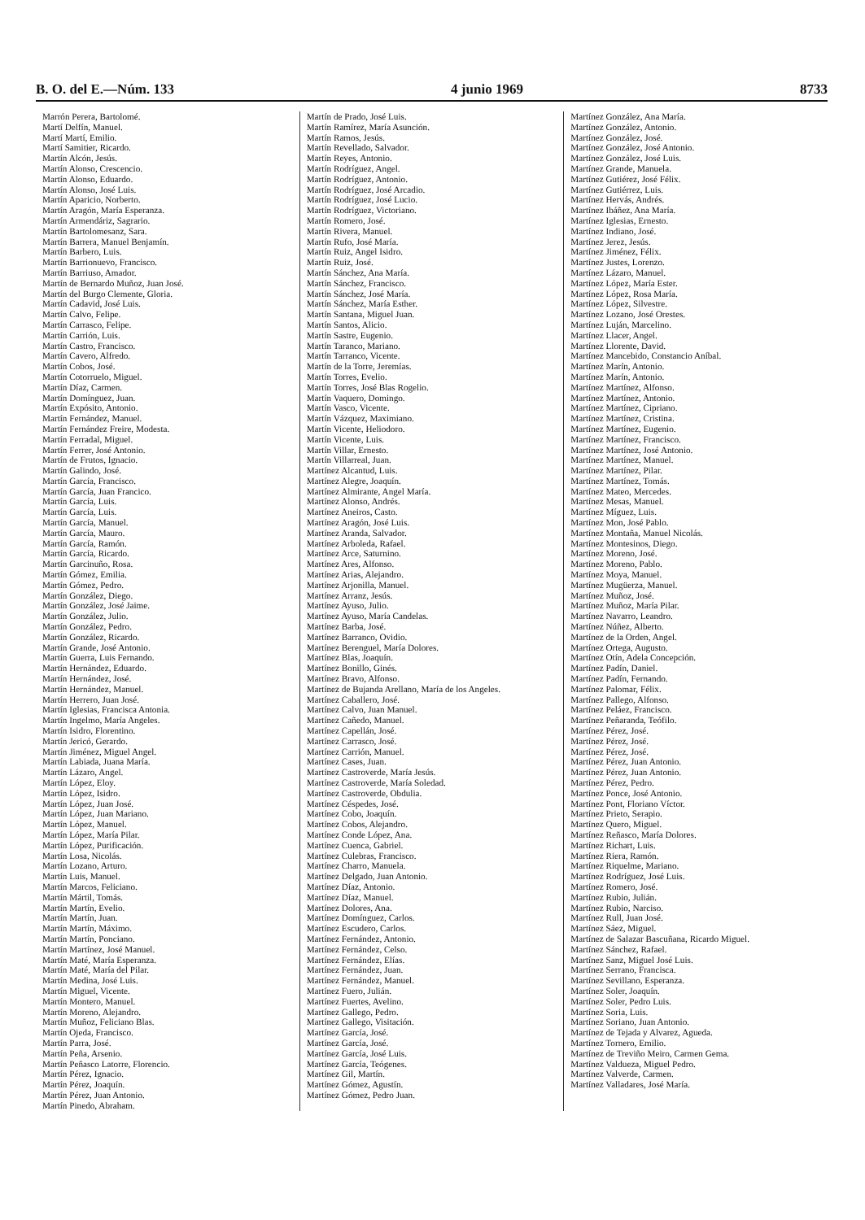B. O. del E.—Núm. 133 4 junio 1969 8733
Marrón Perera, Bartolomé.
Martí Delfín, Manuel.
Martí Martí, Emilio.
Martí Samitier, Ricardo.
Martín Alcón, Jesús.
Martín Alonso, Crescencio.
Martín Alonso, Eduardo.
Martín Alonso, José Luis.
Martín Aparicio, Norberto.
Martín Aragón, María Esperanza.
Martín Armendáriz, Sagrario.
Martín Bartolomesanz, Sara.
Martín Barrera, Manuel Benjamín.
Martín Barbero, Luis.
Martín Barrionuevo, Francisco.
Martín Barriuso, Amador.
Martín de Bernardo Muñoz, Juan José.
Martín del Burgo Clemente, Gloria.
Martín Cadavid, José Luis.
Martín Calvo, Felipe.
Martín Carrasco, Felipe.
Martín Carrión, Luis.
Martín Castro, Francisco.
Martín Cavero, Alfredo.
Martín Cobos, José.
Martín Cotorruelo, Miguel.
Martín Díaz, Carmen.
Martín Domínguez, Juan.
Martín Expósito, Antonio.
Martín Fernández, Manuel.
Martín Fernández Freire, Modesta.
Martín Ferradal, Miguel.
Martín Ferrer, José Antonio.
Martín de Frutos, Ignacio.
Martín Galindo, José.
Martín García, Francisco.
Martín García, Juan Francico.
Martín García, Luis.
Martín García, Luis.
Martín García, Manuel.
Martín García, Mauro.
Martín García, Ramón.
Martín García, Ricardo.
Martín Garcinuño, Rosa.
Martín Gómez, Emilia.
Martín Gómez, Pedro.
Martín González, Diego.
Martín González, José Jaime.
Martín González, Julio.
Martín González, Pedro.
Martín González, Ricardo.
Martín Grande, José Antonio.
Martín Guerra, Luis Fernando.
Martín Hernández, Eduardo.
Martín Hernández, José.
Martín Hernández, Manuel.
Martín Herrero, Juan José.
Martín Iglesias, Francisca Antonia.
Martín Ingelmo, María Angeles.
Martín Isidro, Florentino.
Martín Jericó, Gerardo.
Martín Jiménez, Miguel Angel.
Martín Labiada, Juana María.
Martín Lázaro, Angel.
Martín López, Eloy.
Martín López, Isidro.
Martín López, Juan José.
Martín López, Juan Mariano.
Martín López, Manuel.
Martín López, María Pilar.
Martín López, Purificación.
Martín Losa, Nicolás.
Martín Lozano, Arturo.
Martín Luis, Manuel.
Martín Marcos, Feliciano.
Martín Mártil, Tomás.
Martín Martín, Evelio.
Martín Martín, Juan.
Martín Martín, Máximo.
Martín Martín, Ponciano.
Martín Martínez, José Manuel.
Martín Maté, María Esperanza.
Martín Maté, María del Pilar.
Martín Medina, José Luis.
Martín Miguel, Vicente.
Martín Montero, Manuel.
Martín Moreno, Alejandro.
Martín Muñoz, Feliciano Blas.
Martín Ojeda, Francisco.
Martín Parra, José.
Martín Peña, Arsenio.
Martín Peñasco Latorre, Florencio.
Martín Pérez, Ignacio.
Martín Pérez, Joaquín.
Martín Pérez, Juan Antonio.
Martín Pinedo, Abraham.
Martín de Prado, José Luis.
Martín Ramírez, María Asunción.
Martín Ramos, Jesús.
Martín Revellado, Salvador.
Martín Reyes, Antonio.
Martín Rodríguez, Angel.
Martín Rodríguez, Antonio.
Martín Rodríguez, José Arcadio.
Martín Rodríguez, José Lucio.
Martín Rodríguez, Victoriano.
Martín Romero, José.
Martín Rivera, Manuel.
Martín Rufo, José María.
Martín Ruiz, Angel Isidro.
Martín Ruiz, José.
Martín Sánchez, Ana María.
Martín Sánchez, Francisco.
Martín Sánchez, José María.
Martín Sánchez, María Esther.
Martín Santana, Miguel Juan.
Martín Santos, Alicio.
Martín Sastre, Eugenio.
Martín Taranco, Mariano.
Martín Tarranco, Vicente.
Martín de la Torre, Jeremías.
Martín Torres, Evelio.
Martín Torres, José Blas Rogelio.
Martín Vaquero, Domingo.
Martín Vasco, Vicente.
Martín Vázquez, Maximiano.
Martín Vicente, Heliodoro.
Martín Vicente, Luis.
Martín Villar, Ernesto.
Martín Villarreal, Juan.
Martínez Alcantud, Luis.
Martínez Alegre, Joaquín.
Martínez Almirante, Angel María.
Martínez Alonso, Andrés.
Martínez Aneiros, Casto.
Martínez Aragón, José Luis.
Martínez Aranda, Salvador.
Martínez Arboleda, Rafael.
Martínez Arce, Saturnino.
Martínez Ares, Alfonso.
Martínez Arias, Alejandro.
Martínez Arjonilla, Manuel.
Martínez Arranz, Jesús.
Martínez Ayuso, Julio.
Martínez Ayuso, María Candelas.
Martínez Barba, José.
Martínez Barranco, Ovidio.
Martínez Berenguel, María Dolores.
Martínez Blas, Joaquín.
Martínez Bonillo, Ginés.
Martínez Bravo, Alfonso.
Martínez de Bujanda Arellano, María de los Angeles.
Martínez Caballero, José.
Martínez Calvo, Juan Manuel.
Martínez Cañedo, Manuel.
Martínez Capellán, José.
Martínez Carrasco, José.
Martínez Carrión, Manuel.
Martínez Cases, Juan.
Martínez Castroverde, María Jesús.
Martínez Castroverde, María Soledad.
Martínez Castroverde, Obdulia.
Martínez Céspedes, José.
Martínez Cobo, Joaquín.
Martínez Cobos, Alejandro.
Martínez Conde López, Ana.
Martínez Cuenca, Gabriel.
Martínez Culebras, Francisco.
Martínez Charro, Manuela.
Martínez Delgado, Juan Antonio.
Martínez Díaz, Antonio.
Martínez Díaz, Manuel.
Martínez Dolores, Ana.
Martínez Domínguez, Carlos.
Martínez Escudero, Carlos.
Martínez Fernández, Antonio.
Martínez Fernández, Celso.
Martínez Fernández, Elías.
Martínez Fernández, Juan.
Martínez Fernández, Manuel.
Martínez Fuero, Julián.
Martínez Fuertes, Avelino.
Martínez Gallego, Pedro.
Martínez Gallego, Visitación.
Martínez García, José.
Martínez García, José.
Martínez García, José Luis.
Martínez García, Teógenes.
Martínez Gil, Martín.
Martínez Gómez, Agustín.
Martínez Gómez, Pedro Juan.
Martínez González, Ana María.
Martínez González, Antonio.
Martínez González, José.
Martínez González, José Antonio.
Martínez González, José Luis.
Martínez Grande, Manuela.
Martínez Gutiérez, José Félix.
Martínez Gutiérrez, Luis.
Martínez Hervás, Andrés.
Martínez Ibáñez, Ana María.
Martínez Iglesias, Ernesto.
Martínez Indiano, José.
Martínez Jerez, Jesús.
Martínez Jiménez, Félix.
Martínez Justes, Lorenzo.
Martínez Lázaro, Manuel.
Martínez López, María Ester.
Martínez López, Rosa María.
Martínez López, Silvestre.
Martínez Lozano, José Orestes.
Martínez Luján, Marcelino.
Martínez Llacer, Angel.
Martínez Llorente, David.
Martínez Mancebido, Constancio Aníbal.
Martínez Marín, Antonio.
Martínez Marín, Antonio.
Martínez Martínez, Alfonso.
Martínez Martínez, Antonio.
Martínez Martínez, Cipriano.
Martínez Martínez, Cristina.
Martínez Martínez, Eugenio.
Martínez Martínez, Francisco.
Martínez Martínez, José Antonio.
Martínez Martínez, Manuel.
Martínez Martínez, Pilar.
Martínez Martínez, Tomás.
Martínez Mateo, Mercedes.
Martínez Mesas, Manuel.
Martínez Míguez, Luis.
Martínez Mon, José Pablo.
Martínez Montaña, Manuel Nicolás.
Martínez Montesinos, Diego.
Martínez Moreno, José.
Martínez Moreno, Pablo.
Martínez Moya, Manuel.
Martínez Mugüerza, Manuel.
Martínez Muñoz, José.
Martínez Muñoz, María Pilar.
Martínez Navarro, Leandro.
Martínez Núñez, Alberto.
Martínez de la Orden, Angel.
Martínez Ortega, Augusto.
Martínez Otín, Adela Concepción.
Martínez Padín, Daniel.
Martínez Padín, Fernando.
Martínez Palomar, Félix.
Martínez Pallego, Alfonso.
Martínez Peláez, Francisco.
Martínez Peñaranda, Teófilo.
Martínez Pérez, José.
Martínez Pérez, José.
Martínez Pérez, José.
Martínez Pérez, Juan Antonio.
Martínez Pérez, Juan Antonio.
Martínez Pérez, Pedro.
Martínez Ponce, José Antonio.
Martínez Pont, Floriano Víctor.
Martínez Prieto, Serapio.
Martínez Quero, Miguel.
Martínez Reñasco, María Dolores.
Martínez Richart, Luis.
Martínez Riera, Ramón.
Martínez Riquelme, Mariano.
Martínez Rodríguez, José Luis.
Martínez Romero, José.
Martínez Rubio, Julián.
Martínez Rubio, Narciso.
Martínez Rull, Juan José.
Martínez Sáez, Miguel.
Martínez de Salazar Bascuñana, Ricardo Miguel.
Martínez Sánchez, Rafael.
Martínez Sanz, Miguel José Luis.
Martínez Serrano, Francisca.
Martínez Sevillano, Esperanza.
Martínez Soler, Joaquín.
Martínez Soler, Pedro Luis.
Martínez Soria, Luis.
Martínez Soriano, Juan Antonio.
Martínez de Tejada y Alvarez, Agueda.
Martínez Tornero, Emilio.
Martínez de Treviño Meiro, Carmen Gema.
Martínez Valdueza, Miguel Pedro.
Martínez Valverde, Carmen.
Martínez Valladares, José María.